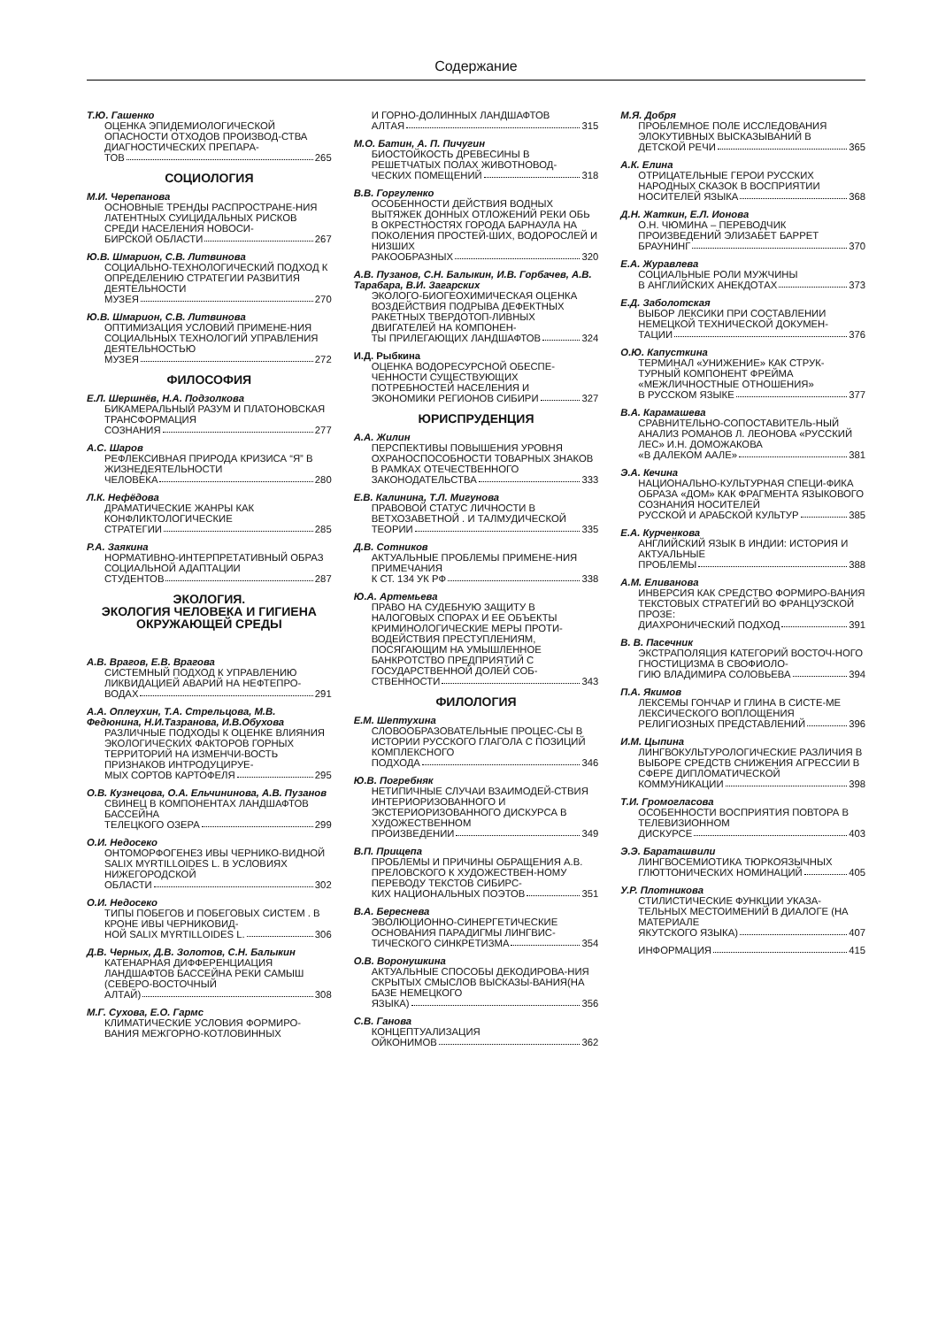Содержание
Т.Ю. Гашенко
ОЦЕНКА ЭПИДЕМИОЛОГИЧЕСКОЙ ОПАСНОСТИ ОТХОДОВ ПРОИЗВОД-СТВА ДИАГНОСТИЧЕСКИХ ПРЕПАРА-
ТОВ 265
СОЦИОЛОГИЯ
М.И. Черепанова
ОСНОВНЫЕ ТРЕНДЫ РАСПРОСТРАНЕ-НИЯ ЛАТЕНТНЫХ СУИЦИДАЛЬНЫХ РИСКОВ СРЕДИ НАСЕЛЕНИЯ НОВОСИ-
БИРСКОЙ ОБЛАСТИ 267
Ю.В. Шмарион, С.В. Литвинова
СОЦИАЛЬНО-ТЕХНОЛОГИЧЕСКИЙ ПОДХОД К ОПРЕДЕЛЕНИЮ СТРАТЕГИИ РАЗВИТИЯ ДЕЯТЕЛЬНОСТИ
МУЗЕЯ 270
Ю.В. Шмарион, С.В. Литвинова
ОПТИМИЗАЦИЯ УСЛОВИЙ ПРИМЕНЕ-НИЯ СОЦИАЛЬНЫХ ТЕХНОЛОГИЙ УПРАВЛЕНИЯ ДЕЯТЕЛЬНОСТЬЮ
МУЗЕЯ 272
ФИЛОСОФИЯ
Е.Л. Шершнёв, Н.А. Подзолкова
БИКАМЕРАЛЬНЫЙ РАЗУМ И ПЛАТОНОВСКАЯ ТРАНСФОРМАЦИЯ
СОЗНАНИЯ 277
А.С. Шаров
РЕФЛЕКСИВНАЯ ПРИРОДА КРИЗИСА “Я” В ЖИЗНЕДЕЯТЕЛЬНОСТИ
ЧЕЛОВЕКА 280
Л.К. Нефёдова
ДРАМАТИЧЕСКИЕ ЖАНРЫ КАК КОНФЛИКТОЛОГИЧЕСКИЕ
СТРАТЕГИИ 285
Р.А. Заякина
НОРМАТИВНО-ИНТЕРПРЕТАТИВНЫЙ ОБРАЗ СОЦИАЛЬНОЙ АДАПТАЦИИ
СТУДЕНТОВ 287
ЭКОЛОГИЯ.
ЭКОЛОГИЯ ЧЕЛОВЕКА И ГИГИЕНА ОКРУЖАЮЩЕЙ СРЕДЫ
А.В. Врагов, Е.В. Врагова
СИСТЕМНЫЙ ПОДХОД К УПРАВЛЕНИЮ ЛИКВИДАЦИЕЙ АВАРИЙ НА НЕФТЕПРО-
ВОДАХ 291
А.А. Оплеухин, Т.А. Стрельцова, М.В. Федюнина, Н.И.Тазранова, И.В.Обухова
РАЗЛИЧНЫЕ ПОДХОДЫ К ОЦЕНКЕ ВЛИЯНИЯ ЭКОЛОГИЧЕСКИХ ФАКТОРОВ ГОРНЫХ ТЕРРИТОРИЙ НА ИЗМЕНЧИ-ВОСТЬ ПРИЗНАКОВ ИНТРОДУЦИРУЕ-
МЫХ СОРТОВ КАРТОФЕЛЯ 295
О.В. Кузнецова, О.А. Ельчининова, А.В. Пузанов
СВИНЕЦ В КОМПОНЕНТАХ ЛАНДШАФТОВ БАССЕЙНА
ТЕЛЕЦКОГО ОЗЕРА 299
О.И. Недосеко
ОНТОМОРФОГЕНЕЗ ИВЫ ЧЕРНИКО-ВИДНОЙ SALIX MYRTILLOIDES L. В УСЛОВИЯХ НИЖЕГОРОДСКОЙ
ОБЛАСТИ 302
О.И. Недосеко
ТИПЫ ПОБЕГОВ И ПОБЕГОВЫХ СИСТЕМ . В КРОНЕ ИВЫ ЧЕРНИКОВИД-
НОЙ SALIX MYRTILLOIDES L. 306
Д.В. Черных, Д.В. Золотов, С.Н. Балыкин
КАТЕНАРНАЯ ДИФФЕРЕНЦИАЦИЯ ЛАНДШАФТОВ БАССЕЙНА РЕКИ САМЫШ (СЕВЕРО-ВОСТОЧНЫЙ
АЛТАЙ) 308
М.Г. Сухова, Е.О. Гармс
КЛИМАТИЧЕСКИЕ УСЛОВИЯ ФОРМИРО-ВАНИЯ МЕЖГОРНО-КОТЛОВИННЫХ
И ГОРНО-ДОЛИННЫХ ЛАНДШАФТОВ
АЛТАЯ 315
М.О. Батин, А. П. Пичугин
БИОСТОЙКОСТЬ ДРЕВЕСИНЫ В РЕШЕТЧАТЫХ ПОЛАХ ЖИВОТНОВОД-
ЧЕСКИХ ПОМЕЩЕНИЙ 318
В.В. Горгуленко
ОСОБЕННОСТИ ДЕЙСТВИЯ ВОДНЫХ ВЫТЯЖЕК ДОННЫХ ОТЛОЖЕНИЙ РЕКИ ОБЬ В ОКРЕСТНОСТЯХ ГОРОДА БАРНАУЛА НА ПОКОЛЕНИЯ ПРОСТЕЙ-ШИХ, ВОДОРОСЛЕЙ И НИЗШИХ
РАКООБРАЗНЫХ 320
А.В. Пузанов, С.Н. Балыкин, И.В. Горбачев, А.В. Тарабара, В.И. Загарских
ЭКОЛОГО-БИОГЕОХИМИЧЕСКАЯ ОЦЕНКА ВОЗДЕЙСТВИЯ ПОДРЫВА ДЕФЕКТНЫХ РАКЕТНЫХ ТВЕРДОТОП-ЛИВНЫХ ДВИГАТЕЛЕЙ НА КОМПОНЕН-
ТЫ ПРИЛЕГАЮЩИХ ЛАНДШАФТОВ 324
И.Д. Рыбкина
ОЦЕНКА ВОДОРЕСУРСНОЙ ОБЕСПЕ-ЧЕННОСТИ СУЩЕСТВУЮЩИХ ПОТРЕБНОСТЕЙ НАСЕЛЕНИЯ И
ЭКОНОМИКИ РЕГИОНОВ СИБИРИ 327
ЮРИСПРУДЕНЦИЯ
А.А. Жилин
ПЕРСПЕКТИВЫ ПОВЫШЕНИЯ УРОВНЯ ОХРАНОСПОСОБНОСТИ ТОВАРНЫХ ЗНАКОВ В РАМКАХ ОТЕЧЕСТВЕННОГО
ЗАКОНОДАТЕЛЬСТВА 333
Е.В. Калинина, Т.Л. Мигунова
ПРАВОВОЙ СТАТУС ЛИЧНОСТИ В ВЕТХОЗАВЕТНОЙ . И ТАЛМУДИЧЕСКОЙ
ТЕОРИИ 335
Д.В. Сотников
АКТУАЛЬНЫЕ ПРОБЛЕМЫ ПРИМЕНЕ-НИЯ ПРИМЕЧАНИЯ
К СТ. 134 УК РФ 338
Ю.А. Артемьева
ПРАВО НА СУДЕБНУЮ ЗАЩИТУ В НАЛОГОВЫХ СПОРАХ И ЕЕ ОБЪЕКТЫ КРИМИНОЛОГИЧЕСКИЕ МЕРЫ ПРОТИ-ВОДЕЙСТВИЯ ПРЕСТУПЛЕНИЯМ, ПОСЯГАЮЩИМ НА УМЫШЛЕННОЕ БАНКРОТСТВО ПРЕДПРИЯТИЙ С ГОСУДАРСТВЕННОЙ ДОЛЕЙ СОБ-
СТВЕННОСТИ 343
ФИЛОЛОГИЯ
Е.М. Шептухина
СЛОВООБРАЗОВАТЕЛЬНЫЕ ПРОЦЕС-СЫ В ИСТОРИИ РУССКОГО ГЛАГОЛА С ПОЗИЦИЙ КОМПЛЕКСНОГО
ПОДХОДА 346
Ю.В. Погребняк
НЕТИПИЧНЫЕ СЛУЧАИ ВЗАИМОДЕЙ-СТВИЯ ИНТЕРИОРИЗОВАННОГО И ЭКСТЕРИОРИЗОВАННОГО ДИСКУРСА В ХУДОЖЕСТВЕННОМ
ПРОИЗВЕДЕНИИ 349
В.П. Прищепа
ПРОБЛЕМЫ И ПРИЧИНЫ ОБРАЩЕНИЯ А.В. ПРЕЛОВСКОГО К ХУДОЖЕСТВЕН-НОМУ ПЕРЕВОДУ ТЕКСТОВ СИБИРС-
КИХ НАЦИОНАЛЬНЫХ ПОЭТОВ 351
В.А. Береснева
ЭВОЛЮЦИОННО-СИНЕРГЕТИЧЕСКИЕ ОСНОВАНИЯ ПАРАДИГМЫ ЛИНГВИС-
ТИЧЕСКОГО СИНКРЕТИЗМА 354
О.В. Воронушкина
АКТУАЛЬНЫЕ СПОСОБЫ ДЕКОДИРОВА-НИЯ СКРЫТЫХ СМЫСЛОВ ВЫСКАЗЫ-ВАНИЯ(НА БАЗЕ НЕМЕЦКОГО
ЯЗЫКА) 356
С.В. Ганова
КОНЦЕПТУАЛИЗАЦИЯ
ОЙКОНИМОВ 362
М.Я. Добря
ПРОБЛЕМНОЕ ПОЛЕ ИССЛЕДОВАНИЯ ЭЛОКУТИВНЫХ ВЫСКАЗЫВАНИЙ В
ДЕТСКОЙ РЕЧИ 365
А.К. Елина
ОТРИЦАТЕЛЬНЫЕ ГЕРОИ РУССКИХ НАРОДНЫХ СКАЗОК В ВОСПРИЯТИИ
НОСИТЕЛЕЙ ЯЗЫКА 368
Д.Н. Жаткин, Е.Л. Ионова
О.Н. ЧЮМИНА – ПЕРЕВОДЧИК ПРОИЗВЕДЕНИЙ ЭЛИЗАБЕТ БАРРЕТ
БРАУНИНГ 370
Е.А. Журавлева
СОЦИАЛЬНЫЕ РОЛИ МУЖЧИНЫ
В АНГЛИЙСКИХ АНЕКДОТАХ 373
Е.Д. Заболотская
ВЫБОР ЛЕКСИКИ ПРИ СОСТАВЛЕНИИ НЕМЕЦКОЙ ТЕХНИЧЕСКОЙ ДОКУМЕН-
ТАЦИИ 376
О.Ю. Капусткина
ТЕРМИНАЛ «УНИЖЕНИЕ» КАК СТРУК-ТУРНЫЙ КОМПОНЕНТ ФРЕЙМА «МЕЖЛИЧНОСТНЫЕ ОТНОШЕНИЯ»
В РУССКОМ ЯЗЫКЕ 377
В.А. Карамашева
СРАВНИТЕЛЬНО-СОПОСТАВИТЕЛЬ-НЫЙ АНАЛИЗ РОМАНОВ Л. ЛЕОНОВА «РУССКИЙ ЛЕС» И.Н. ДОМОЖАКОВА
«В ДАЛЕКОМ ААЛЕ» 381
Э.А. Кечина
НАЦИОНАЛЬНО-КУЛЬТУРНАЯ СПЕЦИ-ФИКА ОБРАЗА «ДОМ» КАК ФРАГМЕНТА ЯЗЫКОВОГО СОЗНАНИЯ НОСИТЕЛЕЙ
РУССКОЙ И АРАБСКОЙ КУЛЬТУР 385
Е.А. Курченкова
АНГЛИЙСКИЙ ЯЗЫК В ИНДИИ: ИСТОРИЯ И АКТУАЛЬНЫЕ
ПРОБЛЕМЫ 388
А.М. Еливанова
ИНВЕРСИЯ КАК СРЕДСТВО ФОРМИРО-ВАНИЯ ТЕКСТОВЫХ СТРАТЕГИЙ ВО ФРАНЦУЗСКОЙ ПРОЗЕ:
ДИАХРОНИЧЕСКИЙ ПОДХОД 391
В. В. Пасечник
ЭКСТРАПОЛЯЦИЯ КАТЕГОРИЙ ВОСТОЧ-НОГО ГНОСТИЦИЗМА В СВОФИОЛО-
ГИЮ ВЛАДИМИРА СОЛОВЬЕВА 394
П.А. Якимов
ЛЕКСЕМЫ ГОНЧАР И ГЛИНА В СИСТЕ-МЕ ЛЕКСИЧЕСКОГО ВОПЛОЩЕНИЯ
РЕЛИГИОЗНЫХ ПРЕДСТАВЛЕНИЙ 396
И.М. Цыпина
ЛИНГВОКУЛЬТУРОЛОГИЧЕСКИЕ РАЗЛИЧИЯ В ВЫБОРЕ СРЕДСТВ СНИЖЕНИЯ АГРЕССИИ В СФЕРЕ ДИПЛОМАТИЧЕСКОЙ
КОММУНИКАЦИИ 398
Т.И. Громогласова
ОСОБЕННОСТИ ВОСПРИЯТИЯ ПОВТОРА В ТЕЛЕВИЗИОННОМ
ДИСКУРСЕ 403
Э.Э. Бараташвили
ЛИНГВОСЕМИОТИКА ТЮРКОЯЗЫЧНЫХ
ГЛЮТТОНИЧЕСКИХ НОМИНАЦИЙ 405
У.Р. Плотникова
СТИЛИСТИЧЕСКИЕ ФУНКЦИИ УКАЗА-ТЕЛЬНЫХ МЕСТОИМЕНИЙ В ДИАЛОГЕ (НА МАТЕРИАЛЕ
ЯКУТСКОГО ЯЗЫКА) 407
ИНФОРМАЦИЯ 415